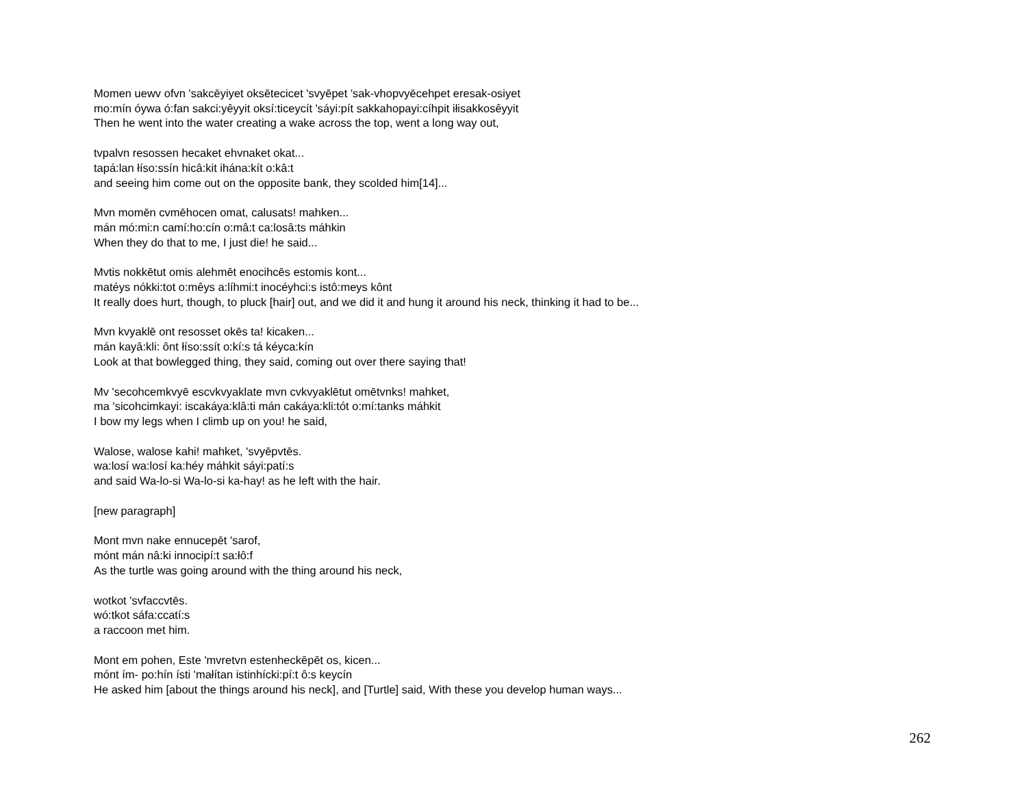Momen uewv ofvn 'sakcēyiyet oksētecicet 'svyēpet 'sak-vhopvyēcehpet eresak-osiyet
mo:mín óywa ó:fan sakci:yêyyit oksí:ticeycít 'sáyi:pít sakkahopayi:cíhpit iłisakkosêyyit
Then he went into the water creating a wake across the top, went a long way out,
tvpalvn resossen hecaket ehvnaket okat...
tapá:lan łíso:ssín hicâ:kit ihána:kít o:kâ:t
and seeing him come out on the opposite bank, they scolded him[14]...
Mvn momēn cvmēhocen omat, calusats! mahken...
mán mó:mi:n camí:ho:cín o:mâ:t ca:losâ:ts máhkin
When they do that to me, I just die! he said...
Mvtis nokkētut omis alehmēt enocihcēs estomis kont...
matéys nókki:tot o:mêys a:líhmi:t inocéyhci:s istô:meys kônt
It really does hurt, though, to pluck [hair] out, and we did it and hung it around his neck, thinking it had to be...
Mvn kvyaklē ont resosset okēs ta! kicaken...
mán kayâ:kli: ônt łíso:ssít o:kí:s tá kéyca:kín
Look at that bowlegged thing, they said, coming out over there saying that!
Mv 'secohcemkvyē escvkvyaklate mvn cvkvyaklētut omētvnks! mahket,
ma 'sicohcimkayi: iscakáya:klâ:ti mán cakáya:kli:tót o:mí:tanks máhkit
I bow my legs when I climb up on you! he said,
Walose, walose kahi! mahket, 'svyēpvtēs.
wa:losí wa:losí ka:héy máhkit sáyi:patí:s
and said Wa-lo-si Wa-lo-si ka-hay! as he left with the hair.
[new paragraph]
Mont mvn nake ennucepēt 'sarof,
mónt mán nâ:ki innocipí:t sa:łô:f
As the turtle was going around with the thing around his neck,
wotkot 'svfaccvtēs.
wó:tkot sáfa:ccatí:s
a raccoon met him.
Mont em pohen, Este 'mvretvn estenheckēpēt os, kicen...
mónt ím- po:hín ísti 'małítan istinhícki:pí:t ô:s keycín
He asked him [about the things around his neck], and [Turtle] said, With these you develop human ways...
262